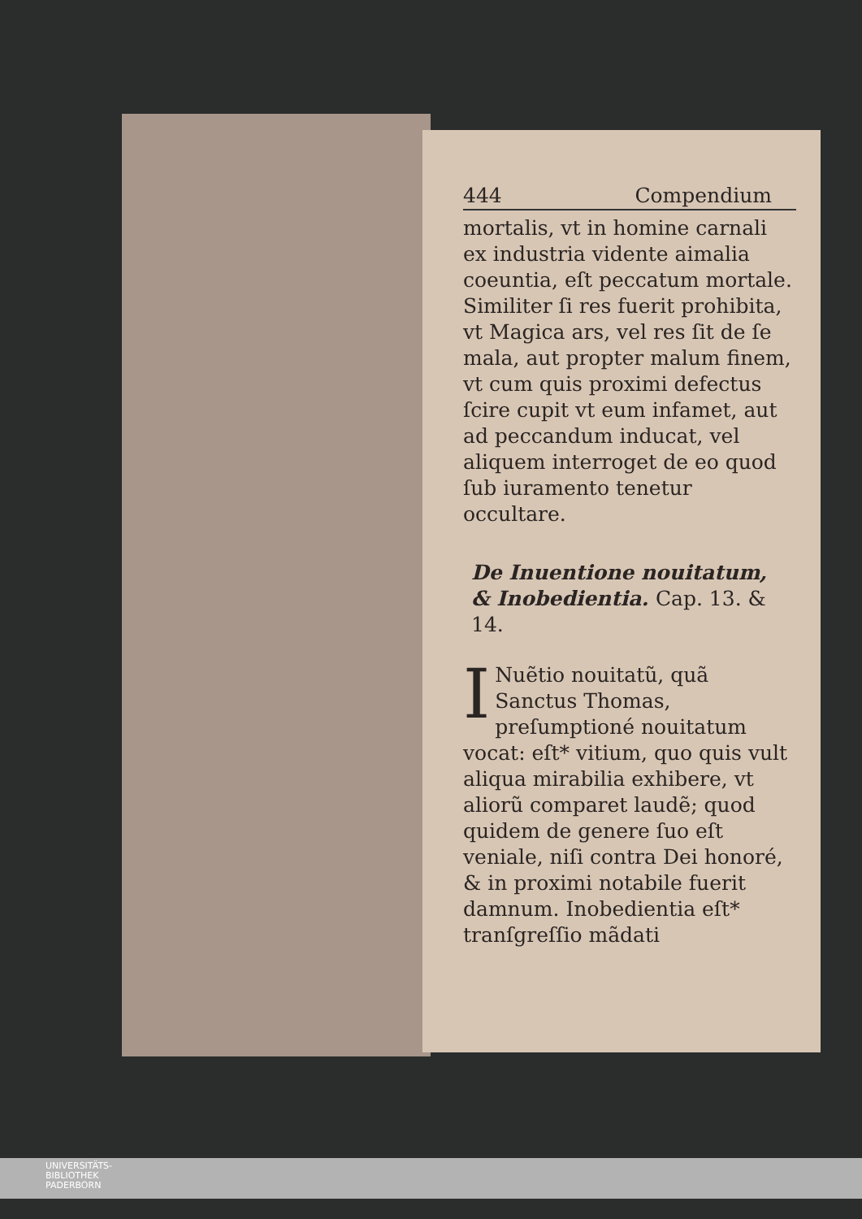444 Compendium
mortalis, vt in homine carnali ex industria vidente aimalia coeuntia, eſt peccatum mortale. Similiter ſi res fuerit prohibita, vt Magica ars, vel res ſit de ſe mala, aut propter malum finem, vt cum quis proximi defectus ſcire cupit vt eum infamet, aut ad peccandum inducat, vel aliquem interroget de eo quod ſub iuramento tenetur occultare.
De Inuentione nouitatum, & Inobedientia. Cap. 13. & 14.
INuẽtio nouitatũ, quã Sanctus Thomas, preſumptioné nouitatum vocat: eſt* vitium, quo quis vult aliqua mirabilia exhibere, vt aliorũ comparet laudẽ; quod quidem de genere ſuo eſt veniale, niſi contra Dei honoré, & in proximi notabile fuerit damnum. Inobedientia eſt* tranſgreſſio mãdati
UNIVERSITÄTS-
BIBLIOTHEK
PADERBORN